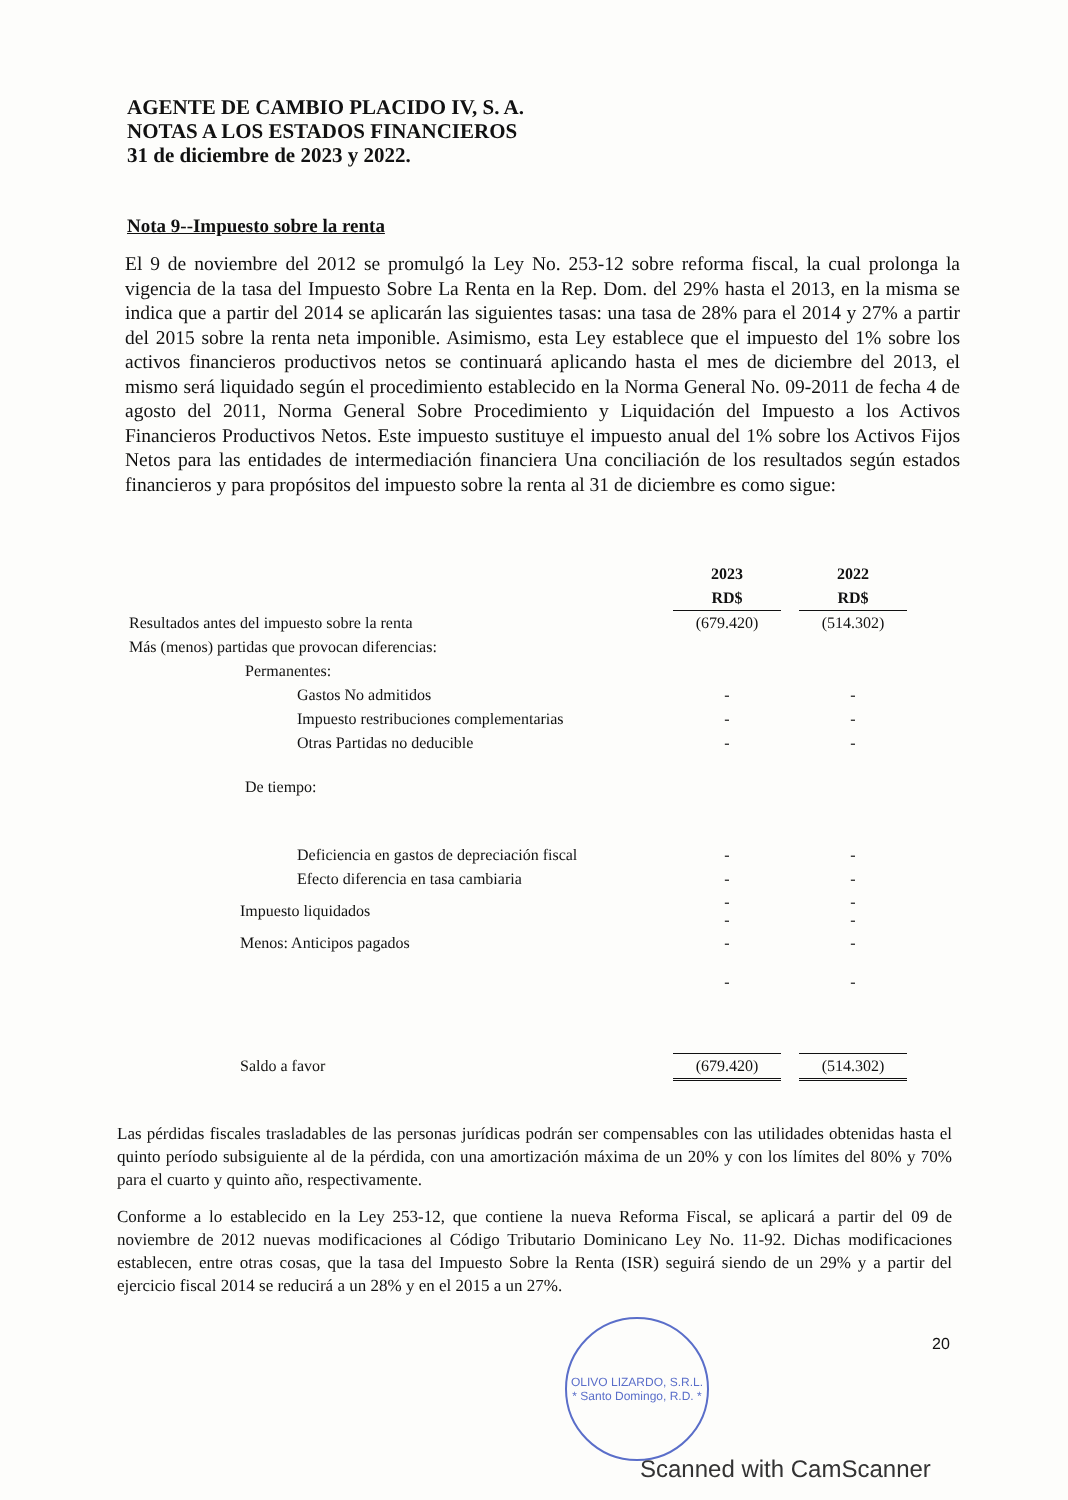AGENTE DE CAMBIO PLACIDO IV, S. A.
NOTAS A LOS ESTADOS FINANCIEROS
31 de diciembre de 2023 y 2022.
Nota 9--Impuesto sobre la renta
El 9 de noviembre del 2012 se promulgó la Ley No. 253-12 sobre reforma fiscal, la cual prolonga la vigencia de la tasa del Impuesto Sobre La Renta en la Rep. Dom. del 29% hasta el 2013, en la misma se indica que a partir del 2014 se aplicarán las siguientes tasas: una tasa de 28% para el 2014 y 27% a partir del 2015 sobre la renta neta imponible. Asimismo, esta Ley establece que el impuesto del 1% sobre los activos financieros productivos netos se continuará aplicando hasta el mes de diciembre del 2013, el mismo será liquidado según el procedimiento establecido en la Norma General No. 09-2011 de fecha 4 de agosto del 2011, Norma General Sobre Procedimiento y Liquidación del Impuesto a los Activos Financieros Productivos Netos. Este impuesto sustituye el impuesto anual del 1% sobre los Activos Fijos Netos para las entidades de intermediación financiera Una conciliación de los resultados según estados financieros y para propósitos del impuesto sobre la renta al 31 de diciembre es como sigue:
| | 2023 | | 2022 |
| | RD$ | | RD$ |
| Resultados antes del impuesto sobre la renta | (679.420) | | (514.302) |
| Más (menos) partidas que provocan diferencias: | | | |
| Permanentes: | | | |
| Gastos No admitidos | - | | - |
| Impuesto restribuciones complementarias | - | | - |
| Otras Partidas no deducible | - | | - |
| De tiempo: | | | |
| Deficiencia en gastos de depreciación fiscal | - | | - |
| Efecto diferencia en tasa cambiaria | - | | - |
| Impuesto liquidados | - - | | - - |
| Menos: Anticipos pagados | - | | - |
| | - | | - |
| Saldo a favor | (679.420) | | (514.302) |
Las pérdidas fiscales trasladables de las personas jurídicas podrán ser compensables con las utilidades obtenidas hasta el quinto período subsiguiente al de la pérdida, con una amortización máxima de un 20% y con los límites del 80% y 70% para el cuarto y quinto año, respectivamente.
Conforme a lo establecido en la Ley 253-12, que contiene la nueva Reforma Fiscal, se aplicará a partir del 09 de noviembre de 2012 nuevas modificaciones al Código Tributario Dominicano Ley No. 11-92. Dichas modificaciones establecen, entre otras cosas, que la tasa del Impuesto Sobre la Renta (ISR) seguirá siendo de un 29% y a partir del ejercicio fiscal 2014 se reducirá a un 28% y en el 2015 a un 27%.
OLIVO LIZARDO, S.R.L.
* Santo Domingo, R.D. *
20
Scanned with CamScanner